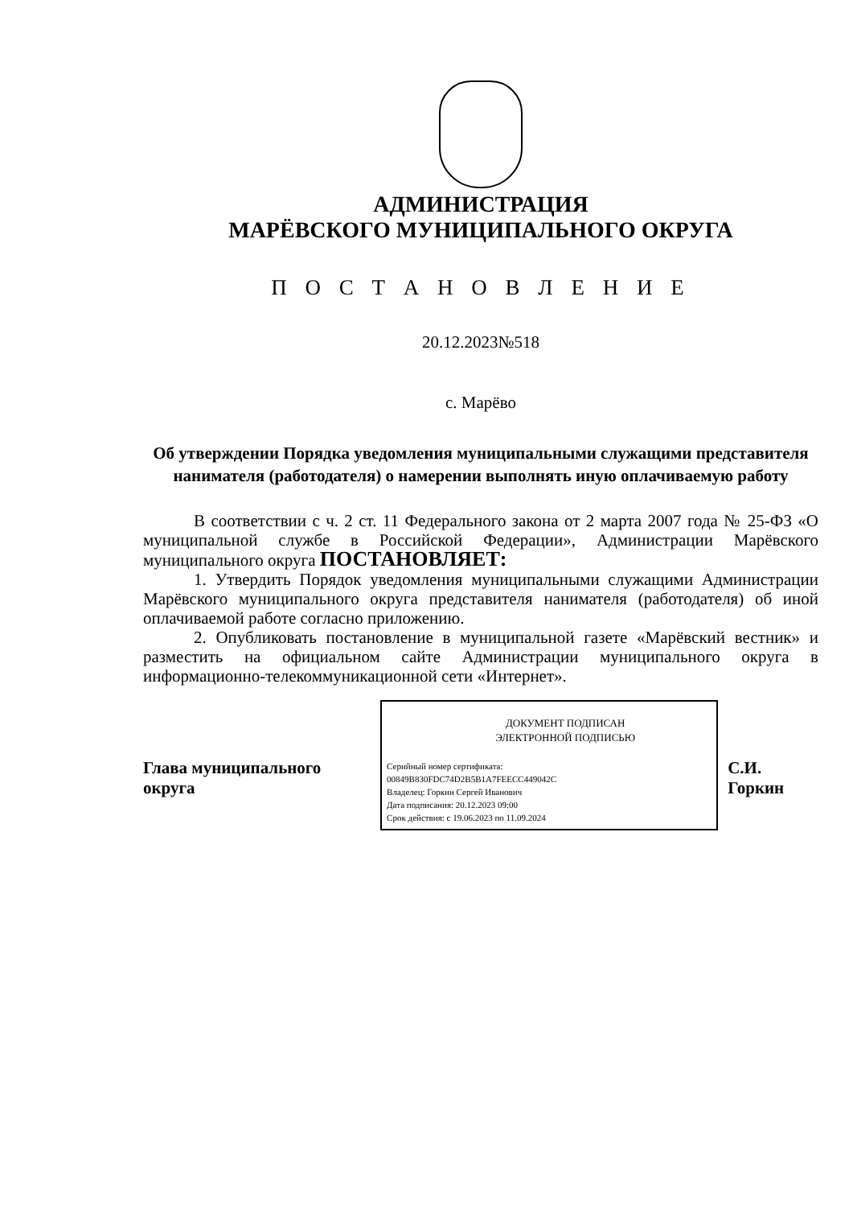АДМИНИСТРАЦИЯ
МАРЁВСКОГО МУНИЦИПАЛЬНОГО ОКРУГА
П О С Т А Н О В Л Е Н И Е
20.12.2023№518
с. Марёво
Об утверждении Порядка уведомления муниципальными служащими представителя нанимателя (работодателя) о намерении выполнять иную оплачиваемую работу
В соответствии с ч. 2 ст. 11 Федерального закона от 2 марта 2007 года № 25-ФЗ «О муниципальной службе в Российской Федерации», Администрации Марёвского муниципального округа ПОСТАНОВЛЯЕТ:
1. Утвердить Порядок уведомления муниципальными служащими Администрации Марёвского муниципального округа представителя нанимателя (работодателя) об иной оплачиваемой работе согласно приложению.
2. Опубликовать постановление в муниципальной газете «Марёвский вестник» и разместить на официальном сайте Администрации муниципального округа в информационно-телекоммуникационной сети «Интернет».
Глава муниципального округа
ДОКУМЕНТ ПОДПИСАН
ЭЛЕКТРОННОЙ ПОДПИСЬЮ
Серийный номер сертификата:
00849B830FDC74D2B5B1A7FEECC449042C
Владелец: Горкин Сергей Иванович
Дата подписания: 20.12.2023 09:00
Срок действия: с 19.06.2023 по 11.09.2024
С.И. Горкин